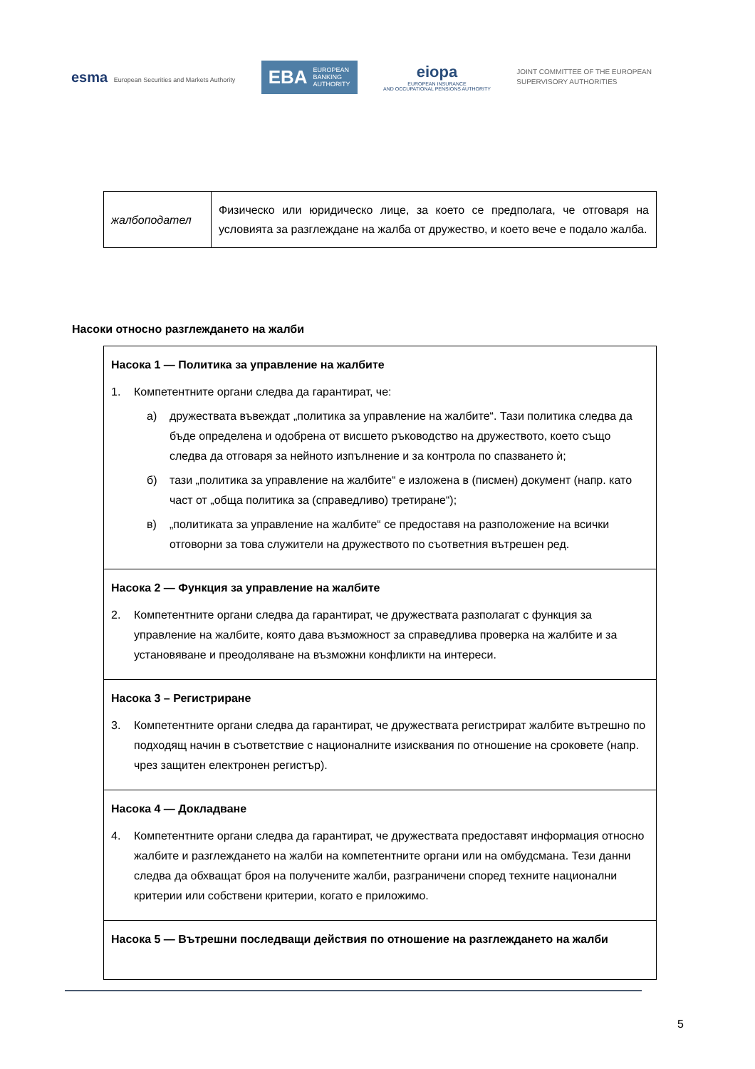esma European Securities and Markets Authority
EBA EUROPEAN
BANKING
AUTHORITY
eiopa
EUROPEAN INSURANCE
AND OCCUPATIONAL PENSIONS AUTHORITY
JOINT COMMITTEE OF THE EUROPEAN
SUPERVISORY AUTHORITIES
| жалбоподател | Физическо или юридическо лице, за което се предполага, че отговаря на условията за разглеждане на жалба от дружество, и което вече е подало жалба. |
Насоки относно разглеждането на жалби
| Насока 1 — Политика за управление на жалбите 1. Компетентните органи следва да гарантират, че: а) дружествата въвеждат „политика за управление на жалбите“. Тази политика следва да бъде определена и одобрена от висшето ръководство на дружеството, което също следва да отговаря за нейното изпълнение и за контрола по спазването ѝ; б) тази „политика за управление на жалбите“ е изложена в (писмен) документ (напр. като част от „обща политика за (справедливо) третиране“); в) „политиката за управление на жалбите“ се предоставя на разположение на всички отговорни за това служители на дружеството по съответния вътрешен ред. |
| Насока 2 — Функция за управление на жалбите 2. Компетентните органи следва да гарантират, че дружествата разполагат с функция за управление на жалбите, която дава възможност за справедлива проверка на жалбите и за установяване и преодоляване на възможни конфликти на интереси. |
| Насока 3 – Регистриране 3. Компетентните органи следва да гарантират, че дружествата регистрират жалбите вътрешно по подходящ начин в съответствие с националните изисквания по отношение на сроковете (напр. чрез защитен електронен регистър). |
| Насока 4 — Докладване 4. Компетентните органи следва да гарантират, че дружествата предоставят информация относно жалбите и разглеждането на жалби на компетентните органи или на омбудсмана. Тези данни следва да обхващат броя на получените жалби, разграничени според техните национални критерии или собствени критерии, когато е приложимо. |
| Насока 5 — Вътрешни последващи действия по отношение на разглеждането на жалби |
5